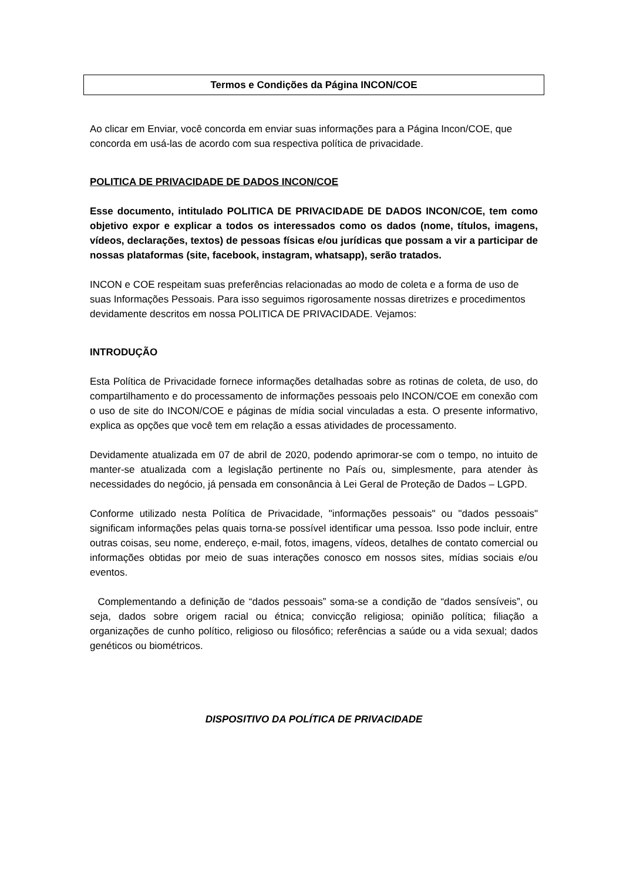Termos e Condições da Página INCON/COE
Ao clicar em Enviar, você concorda em enviar suas informações para a Página Incon/COE, que concorda em usá-las de acordo com sua respectiva política de privacidade.
POLITICA DE PRIVACIDADE DE DADOS INCON/COE
Esse documento, intitulado POLITICA DE PRIVACIDADE DE DADOS INCON/COE, tem como objetivo expor e explicar a todos os interessados como os dados (nome, títulos, imagens, vídeos, declarações, textos) de pessoas físicas e/ou jurídicas que possam a vir a participar de nossas plataformas (site, facebook, instagram, whatsapp), serão tratados.
INCON e COE respeitam suas preferências relacionadas ao modo de coleta e a forma de uso de suas Informações Pessoais. Para isso seguimos rigorosamente nossas diretrizes e procedimentos devidamente descritos em nossa POLITICA DE PRIVACIDADE. Vejamos:
INTRODUÇÃO
Esta Política de Privacidade fornece informações detalhadas sobre as rotinas de coleta, de uso, do compartilhamento e do processamento de informações pessoais pelo INCON/COE em conexão com o uso de site do INCON/COE e páginas de mídia social vinculadas a esta. O presente informativo, explica as opções que você tem em relação a essas atividades de processamento.
Devidamente atualizada em 07 de abril de 2020, podendo aprimorar-se com o tempo, no intuito de manter-se atualizada com a legislação pertinente no País ou, simplesmente, para atender às necessidades do negócio, já pensada em consonância à Lei Geral de Proteção de Dados – LGPD.
Conforme utilizado nesta Política de Privacidade, "informações pessoais" ou "dados pessoais" significam informações pelas quais torna-se possível identificar uma pessoa. Isso pode incluir, entre outras coisas, seu nome, endereço, e-mail, fotos, imagens, vídeos, detalhes de contato comercial ou informações obtidas por meio de suas interações conosco em nossos sites, mídias sociais e/ou eventos.
Complementando a definição de “dados pessoais” soma-se a condição de “dados sensíveis”, ou seja, dados sobre origem racial ou étnica; convicção religiosa; opinião política; filiação a organizações de cunho político, religioso ou filosófico; referências a saúde ou a vida sexual; dados genéticos ou biométricos.
DISPOSITIVO DA POLÍTICA DE PRIVACIDADE